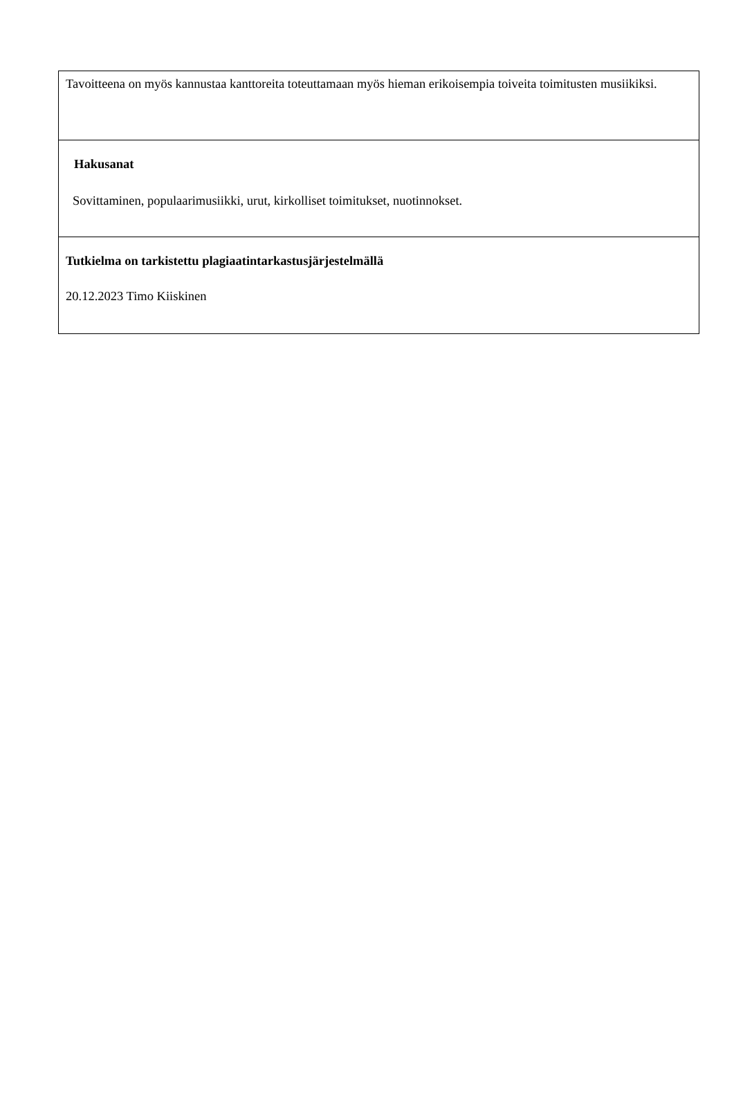Tavoitteena on myös kannustaa kanttoreita toteuttamaan myös hieman erikoisempia toiveita toimitusten musiikiksi.
Hakusanat
Sovittaminen, populaarimusiikki, urut, kirkolliset toimitukset, nuotinnokset.
Tutkielma on tarkistettu plagiaatintarkastusjärjestelmällä
20.12.2023 Timo Kiiskinen